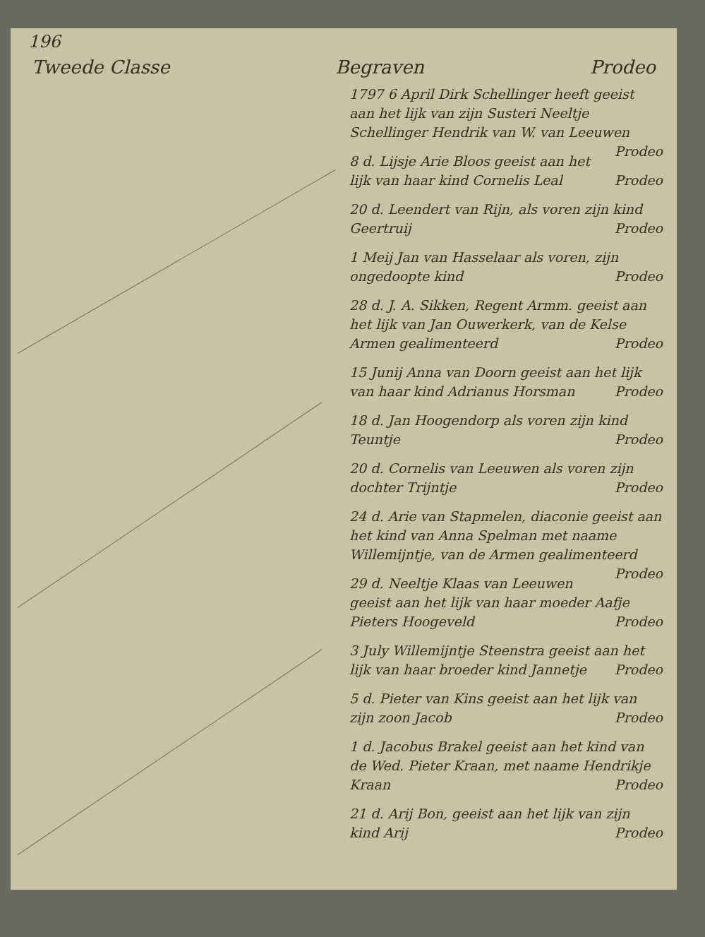196
Tweede Classe Begraven Prodeo
1797 6 April Dirk Schellinger heeft geeist aan het lijk van zijn Susteri Neeltje Schellinger Hendrik van W. van Leeuwen Prodeo
8 d. Lijsje Arie Bloos geeist aan het lijk van haar kind Cornelis Leal Prodeo
20 d. Leendert van Rijn, als voren zijn kind Geertruij Prodeo
1 Meij Jan van Hasselaar als voren, zijn ongedoopte kind Prodeo
28 d. J. A. Sikken, Regent Armm. geeist aan het lijk van Jan Ouwerkerk, van de Kelse Armen gealimenteerd Prodeo
15 Junij Anna van Doorn geeist aan het lijk van haar kind Adrianus Horsman Prodeo
18 d. Jan Hoogendorp als voren zijn kind Teuntje Prodeo
20 d. Cornelis van Leeuwen als voren zijn dochter Trijntje Prodeo
24 d. Arie van Stapmelen, diaconie geeist aan het kind van Anna Spelman met naame Willemijntje, van de Armen gealimenteerd Prodeo
29 d. Neeltje Klaas van Leeuwen geeist aan het lijk van haar moeder Aafje Pieters Hoogeveld Prodeo
3 July Willemijntje Steenstra geeist aan het lijk van haar broeder kind Jannetje Prodeo
5 d. Pieter van Kins geeist aan het lijk van zijn zoon Jacob Prodeo
1 d. Jacobus Brakel geeist aan het kind van de Wed. Pieter Kraan, met naame Hendrikje Kraan Prodeo
21 d. Arij Bon, geeist aan het lijk van zijn kind Arij Prodeo